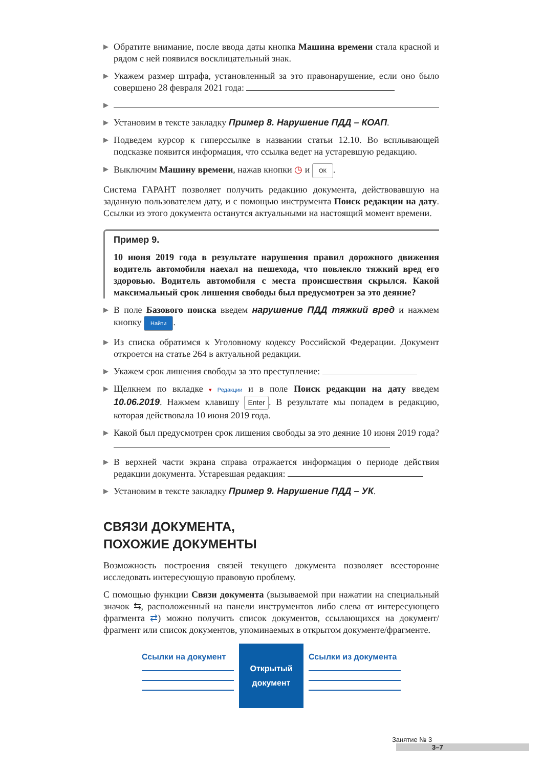Обратите внимание, после ввода даты кнопка Машина времени стала красной и рядом с ней появился восклицательный знак.
Укажем размер штрафа, установленный за это правонарушение, если оно было совершено 28 февраля 2021 года:
Установим в тексте закладку Пример 8. Нарушение ПДД – КОАП.
Подведем курсор к гиперссылке в названии статьи 12.10. Во всплывающей подсказке появится информация, что ссылка ведет на устаревшую редакцию.
Выключим Машину времени, нажав кнопки ◷ и ОК.
Система ГАРАНТ позволяет получить редакцию документа, действовавшую на заданную пользователем дату, и с помощью инструмента Поиск редакции на дату. Ссылки из этого документа останутся актуальными на настоящий момент времени.
Пример 9.
10 июня 2019 года в результате нарушения правил дорожного движения водитель автомобиля наехал на пешехода, что повлекло тяжкий вред его здоровью. Водитель автомобиля с места происшествия скрылся. Какой максимальный срок лишения свободы был предусмотрен за это деяние?
В поле Базового поиска введем нарушение ПДД тяжкий вред и нажмем кнопку Найти.
Из списка обратимся к Уголовному кодексу Российской Федерации. Документ откроется на статье 264 в актуальной редакции.
Укажем срок лишения свободы за это преступление:
Щелкнем по вкладке ▾ Редакции и в поле Поиск редакции на дату введем 10.06.2019. Нажмем клавишу Enter. В результате мы попадем в редакцию, которая действовала 10 июня 2019 года.
Какой был предусмотрен срок лишения свободы за это деяние 10 июня 2019 года?
В верхней части экрана справа отражается информация о периоде действия редакции документа. Устаревшая редакция:
Установим в тексте закладку Пример 9. Нарушение ПДД – УК.
СВЯЗИ ДОКУМЕНТА,
ПОХОЖИЕ ДОКУМЕНТЫ
Возможность построения связей текущего документа позволяет всесторонне исследовать интересующую правовую проблему.
С помощью функции Связи документа (вызываемой при нажатии на специальный значок ⇆, расположенный на панели инструментов либо слева от интересующего фрагмента ⇄) можно получить список документов, ссылающихся на документ/фрагмент или список документов, упоминаемых в открытом документе/фрагменте.
Ссылки на документ
Открытый
документ
Ссылки из документа
Занятие № 3 3–7